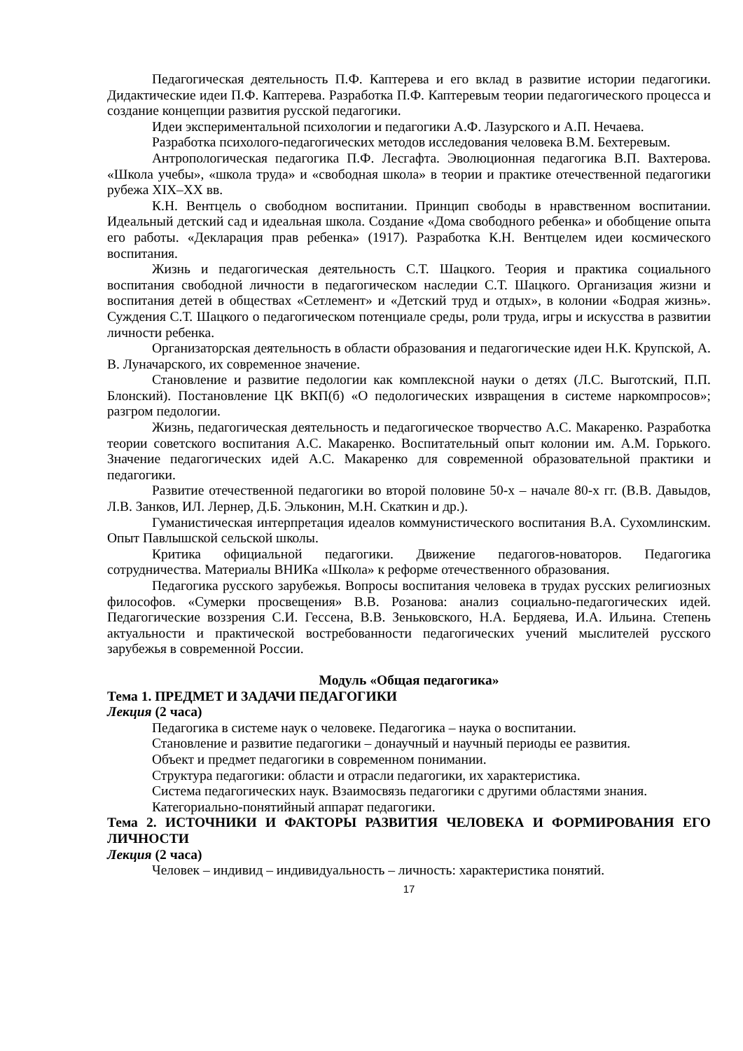Педагогическая деятельность П.Ф. Каптерева и его вклад в развитие истории педагогики. Дидактические идеи П.Ф. Каптерева. Разработка П.Ф. Каптеревым теории педагогического процесса и создание концепции развития русской педагогики.
Идеи экспериментальной психологии и педагогики А.Ф. Лазурского и А.П. Нечаева.
Разработка психолого-педагогических методов исследования человека В.М. Бехтеревым.
Антропологическая педагогика П.Ф. Лесгафта. Эволюционная педагогика В.П. Вахтерова. «Школа учебы», «школа труда» и «свободная школа» в теории и практике отечественной педагогики рубежа XIX–XX вв.
К.Н. Вентцель о свободном воспитании. Принцип свободы в нравственном воспитании. Идеальный детский сад и идеальная школа. Создание «Дома свободного ребенка» и обобщение опыта его работы. «Декларация прав ребенка» (1917). Разработка К.Н. Вентцелем идеи космического воспитания.
Жизнь и педагогическая деятельность С.Т. Шацкого. Теория и практика социального воспитания свободной личности в педагогическом наследии С.Т. Шацкого. Организация жизни и воспитания детей в обществах «Сетлемент» и «Детский труд и отдых», в колонии «Бодрая жизнь». Суждения С.Т. Шацкого о педагогическом потенциале среды, роли труда, игры и искусства в развитии личности ребенка.
Организаторская деятельность в области образования и педагогические идеи Н.К. Крупской, А. В. Луначарского, их современное значение.
Становление и развитие педологии как комплексной науки о детях (Л.С. Выготский, П.П. Блонский). Постановление ЦК ВКП(б) «О педологических извращения в системе наркомпросов»; разгром педологии.
Жизнь, педагогическая деятельность и педагогическое творчество А.С. Макаренко. Разработка теории советского воспитания А.С. Макаренко. Воспитательный опыт колонии им. А.М. Горького. Значение педагогических идей А.С. Макаренко для современной образовательной практики и педагогики.
Развитие отечественной педагогики во второй половине 50-х – начале 80-х гг. (В.В. Давыдов, Л.В. Занков, ИЛ. Лернер, Д.Б. Эльконин, М.Н. Скаткин и др.).
Гуманистическая интерпретация идеалов коммунистического воспитания В.А. Сухомлинским. Опыт Павлышской сельской школы.
Критика официальной педагогики. Движение педагогов-новаторов. Педагогика сотрудничества. Материалы ВНИКа «Школа» к реформе отечественного образования.
Педагогика русского зарубежья. Вопросы воспитания человека в трудах русских религиозных философов. «Сумерки просвещения» В.В. Розанова: анализ социально-педагогических идей. Педагогические воззрения С.И. Гессена, В.В. Зеньковского, Н.А. Бердяева, И.А. Ильина. Степень актуальности и практической востребованности педагогических учений мыслителей русского зарубежья в современной России.
Модуль «Общая педагогика»
Тема 1. ПРЕДМЕТ И ЗАДАЧИ ПЕДАГОГИКИ
Лекция (2 часа)
Педагогика в системе наук о человеке. Педагогика – наука о воспитании.
Становление и развитие педагогики – донаучный и научный периоды ее развития.
Объект и предмет педагогики в современном понимании.
Структура педагогики: области и отрасли педагогики, их характеристика.
Система педагогических наук. Взаимосвязь педагогики с другими областями знания.
Категориально-понятийный аппарат педагогики.
Тема 2. ИСТОЧНИКИ И ФАКТОРЫ РАЗВИТИЯ ЧЕЛОВЕКА И ФОРМИРОВАНИЯ ЕГО ЛИЧНОСТИ
Лекция (2 часа)
Человек – индивид – индивидуальность – личность: характеристика понятий.
17